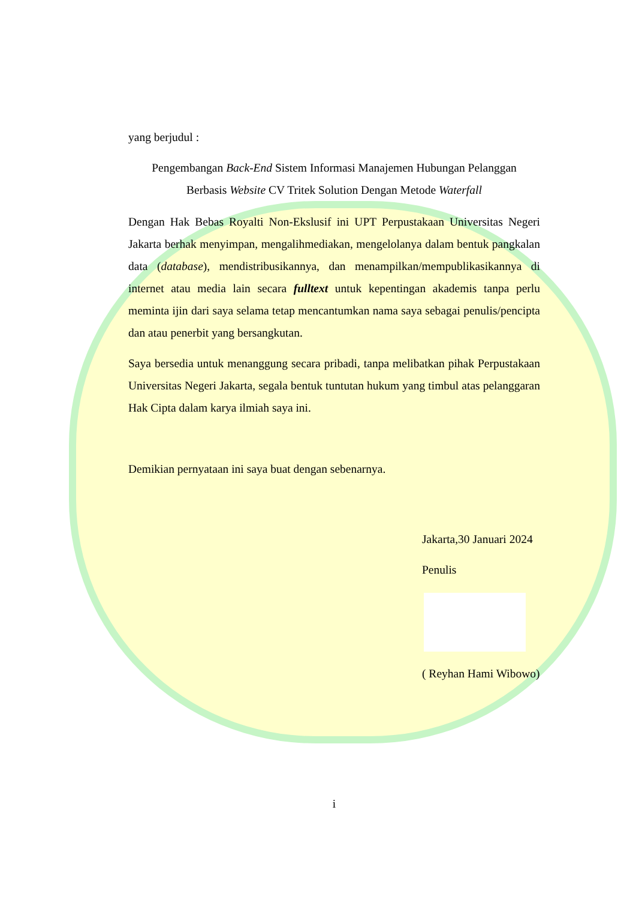yang berjudul :
Pengembangan Back-End Sistem Informasi Manajemen Hubungan Pelanggan
Berbasis Website CV Tritek Solution Dengan Metode Waterfall
Dengan Hak Bebas Royalti Non-Ekslusif ini UPT Perpustakaan Universitas Negeri Jakarta berhak menyimpan, mengalihmediakan, mengelolanya dalam bentuk pangkalan data (database), mendistribusikannya, dan menampilkan/mempublikasikannya di internet atau media lain secara fulltext untuk kepentingan akademis tanpa perlu meminta ijin dari saya selama tetap mencantumkan nama saya sebagai penulis/pencipta dan atau penerbit yang bersangkutan.
Saya bersedia untuk menanggung secara pribadi, tanpa melibatkan pihak Perpustakaan Universitas Negeri Jakarta, segala bentuk tuntutan hukum yang timbul atas pelanggaran Hak Cipta dalam karya ilmiah saya ini.
Demikian pernyataan ini saya buat dengan sebenarnya.
Jakarta,30 Januari 2024
Penulis
( Reyhan Hami Wibowo)
i